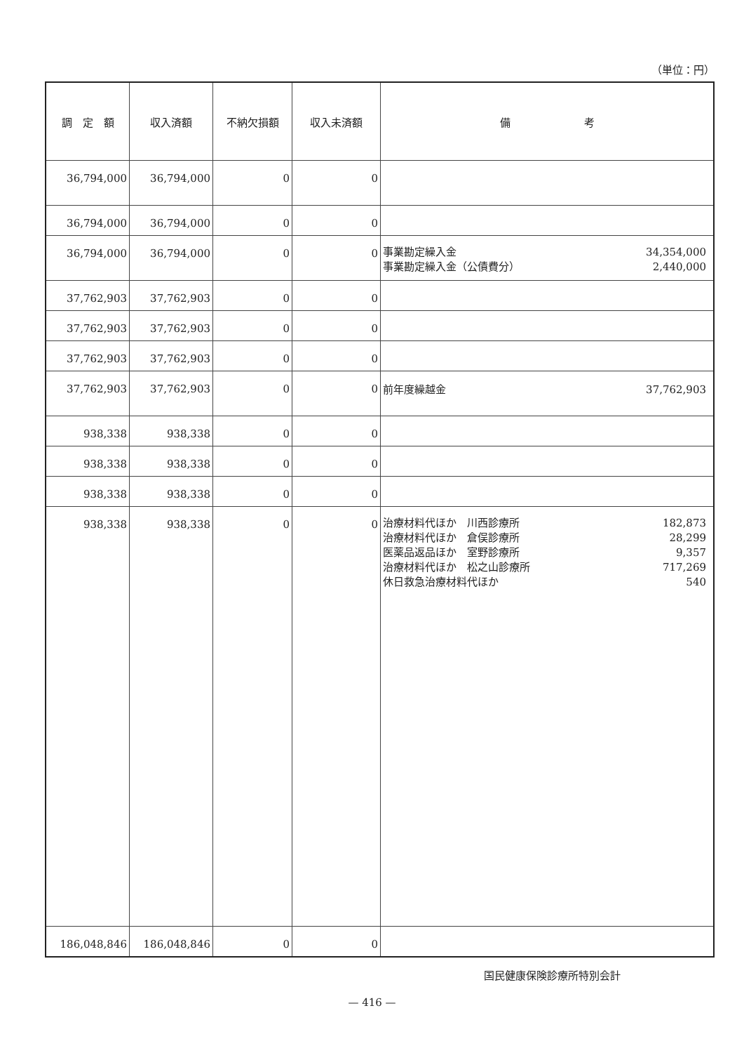（単位：円）
| 調 定 額 | 収入済額 | 不納欠損額 | 収入未済額 | 備 考 |
| --- | --- | --- | --- | --- |
| 36,794,000 | 36,794,000 | 0 | 0 | |
| 36,794,000 | 36,794,000 | 0 | 0 | |
| 36,794,000 | 36,794,000 | 0 | 0 | 事業勘定繰入金 34,354,000 事業勘定繰入金（公債費分） 2,440,000 |
| 37,762,903 | 37,762,903 | 0 | 0 | |
| 37,762,903 | 37,762,903 | 0 | 0 | |
| 37,762,903 | 37,762,903 | 0 | 0 | |
| 37,762,903 | 37,762,903 | 0 | 0 | 前年度繰越金 37,762,903 |
| 938,338 | 938,338 | 0 | 0 | |
| 938,338 | 938,338 | 0 | 0 | |
| 938,338 | 938,338 | 0 | 0 | |
| 938,338 | 938,338 | 0 | 0 | 治療材料代ほか 川西診療所 182,873 治療材料代ほか 倉俣診療所 28,299 医薬品返品ほか 室野診療所 9,357 治療材料代ほか 松之山診療所 717,269 休日救急治療材料代ほか 540 |
| 186,048,846 | 186,048,846 | 0 | 0 | |
国民健康保険診療所特別会計
— 416 —